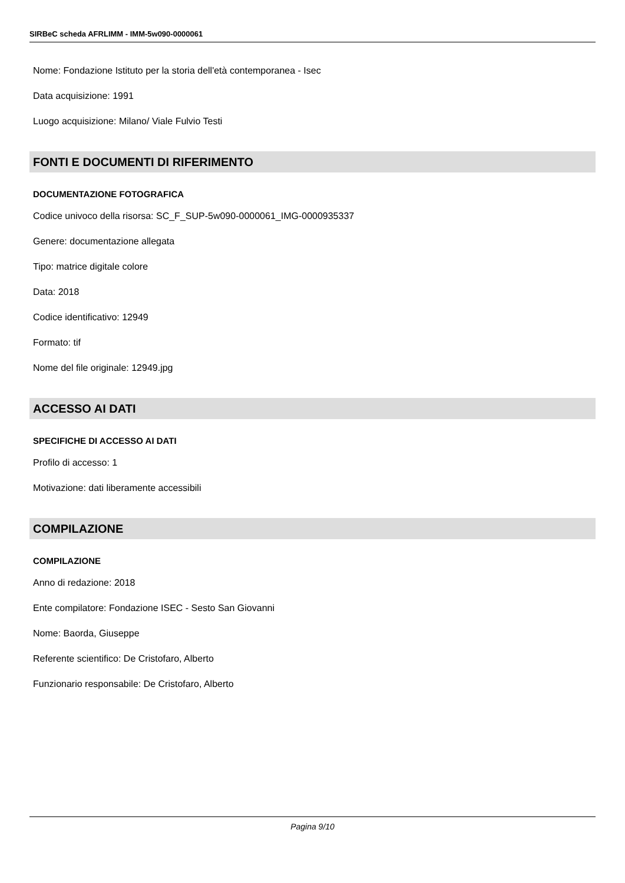SIRBeC scheda AFRLIMM - IMM-5w090-0000061
Nome: Fondazione Istituto per la storia dell'età contemporanea - Isec
Data acquisizione: 1991
Luogo acquisizione: Milano/ Viale Fulvio Testi
FONTI E DOCUMENTI DI RIFERIMENTO
DOCUMENTAZIONE FOTOGRAFICA
Codice univoco della risorsa: SC_F_SUP-5w090-0000061_IMG-0000935337
Genere: documentazione allegata
Tipo: matrice digitale colore
Data: 2018
Codice identificativo: 12949
Formato: tif
Nome del file originale: 12949.jpg
ACCESSO AI DATI
SPECIFICHE DI ACCESSO AI DATI
Profilo di accesso: 1
Motivazione: dati liberamente accessibili
COMPILAZIONE
COMPILAZIONE
Anno di redazione: 2018
Ente compilatore: Fondazione ISEC - Sesto San Giovanni
Nome: Baorda, Giuseppe
Referente scientifico: De Cristofaro, Alberto
Funzionario responsabile: De Cristofaro, Alberto
Pagina 9/10